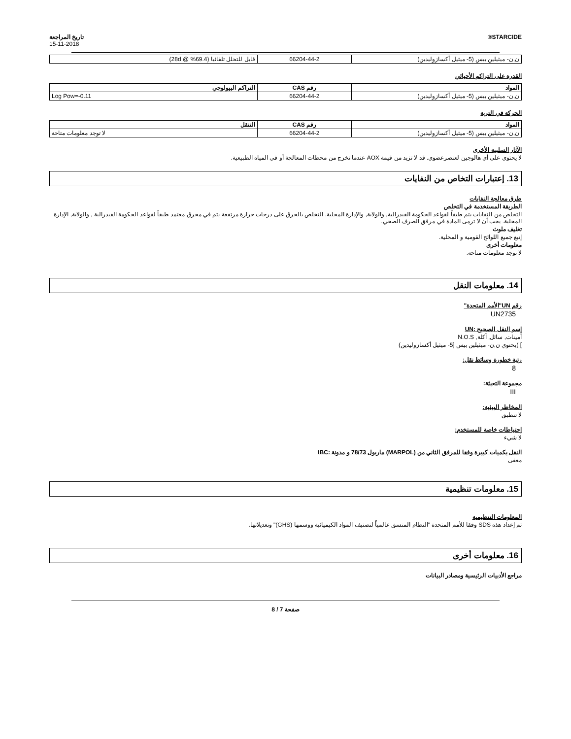STARCIDE® تاريخ المراجعة
15-11-2018
| ن,ن- ميثيلين بيس (5- ميثيل أكسازوليدين) | 66204-44-2 | قابل للتحلل تلقائيا (69.4% @ 28d) |
القدرة على التراكم الأحيائي
| المواد | رقم CAS | التراكم البيولوجي |
| --- | --- | --- |
| ن,ن- ميثيلين بيس (5- ميثيل أكسازوليدين) | 66204-44-2 | Log Pow=-0.11 |
الحركة في التربة
| المواد | رقم CAS | التنقل |
| --- | --- | --- |
| ن,ن- ميثيلين بيس (5- ميثيل أكسازوليدين) | 66204-44-2 | لا توجد معلومات متاحة |
الآثار السلبية الأخرى
لا يحتوي على أي هالوجين لعنصرعضوي. قد لا تزيد من قيمة AOX عندما تخرج من محطات المعالجة أو في المياه الطبيعية.
13. إعتبارات التخاص من النفايات
طرق معالجة النفايات
الطريقة المستخدمة في التخلص
التخلص من النفايات يتم طبقاً لقواعد الحكومة الفيدرالية, والولاية, والإدارة المحلية. التخلص بالحرق على درجات حرارة مرتفعة يتم في محرق معتمد طبقاً لقواعد الجكومة الفيدرالية , والولاية, الإدارة المحلية. يجب أن لا ترمى المادة في مرفق الصرف الصحي.
تغليف ملوث
إتبع جميع اللوائح القومية و المحلية.
معلومات أخرى
لا توجد معلومات متاحة.
14. معلومات النقل
رقم UN"الأمم المتحدة"
UN2735
إسم النقل الصحيح :UN
أمينات, سائل, آكلة, N.O.S
] )يحتوي ن,ن- ميثيلين بيس [5- ميثيل أكسازوليدين)
رتبة خطورة وسائط نقل:
8
مجموعة التعبئة:
III
المخاطر البيئية:
لا تنطبق
إحتياطات خاصة للمستخدم:
لا شيء
النقل بكميات كبيرة وفقا للمرفق الثاني من (MARPOL) ماربول 78/73 و مدونة :IBC
معفى
15. معلومات تنظيمية
المعلومات التنظيمية
تم إعداد هذه SDS وفقا للأمم المتحدة "النظام المنسق عالمياً لتصنيف المواد الكيميائية ووسمها (GHS)" وتعديلاتها.
16. معلومات أخرى
مراجع الأدبيات الرئيسية ومصادر البيانات
صفحة 7 / 8